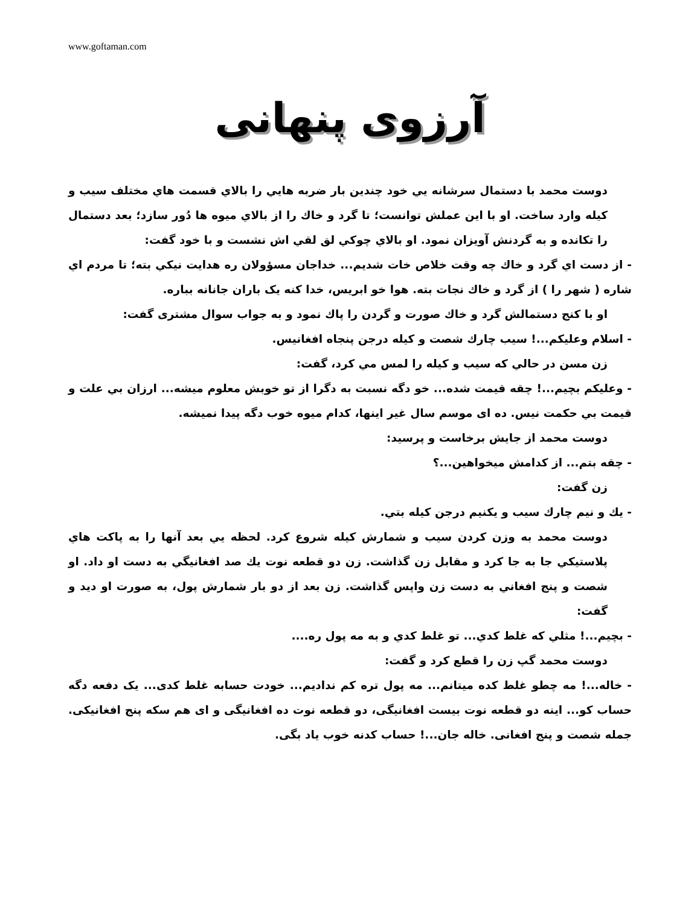www.goftaman.com
آرزوی پنهانی
دوست محمد با دستمال سرشانه يي خود چندين بار ضربه هايي را بالاي قسمت هاي مختلف سيب و كيله وارد ساخت. او با اين عملش توانست؛ تا گرد و خاك را از بالاي ميوه ها دُور سازد؛ بعد دستمال را تكانده و به گردنش آويزان نمود. او بالاي چوكي لق لقي اش نشست و با خود گفت:
- از دست اي گرد و خاك چه وقت خلاص خات شديم... خداجان مسؤولان ره هدايت نيكي بته؛ تا مردم اي شاره ( شهر را ) از گرد و خاك نجات بته. هوا خو ابريس، خدا كنه یک باران جانانه بباره.
او با كنج دستمالش گرد و خاك صورت و گردن را پاك نمود و به جواب سوال مشتری گفت:
- اسلام وعليكم...! سيب چارك شصت و كيله درجن پنجاه افغانيس.
زن مسن در حالي كه سيب و كيله را لمس مي كرد، گفت:
- وعليكم بچيم...! چقه قيمت شده... خو دگه نسبت به دگرا از تو خوبش معلوم ميشه... ارزان بي علت و قيمت بي حكمت نيس. ده ای موسم سال غير اينها، كدام ميوه خوب دگه پيدا نميشه.
دوست محمد از جايش برخاست و پرسيد:
- چقه بتم... از كدامش ميخواهين...؟
زن گفت:
- يك و نيم چارك سيب و يكنيم درجن كيله بتي.
دوست محمد به وزن كردن سيب و شمارش كيله شروع كرد. لحظه يي بعد آنها را به پاكت هاي پلاستيكي جا به جا كرد و مقابل زن گذاشت. زن دو قطعه نوت يك صد افغانيگي به دست او داد. او شصت و پنج افغاني به دست زن واپس گذاشت. زن بعد از دو بار شمارش پول، به صورت او ديد و گفت:
- بچيم...! مثلي كه غلط كدي... تو غلط كدي و به مه پول ره....
دوست محمد گپ زن را قطع كرد و گفت:
- خاله...! مه چطو غلط كده ميتانم... مه پول تره كم نداديم... خودت حسابه غلط كدی... یک دفعه دگه حساب كو... اينه دو قطعه نوت بيست افغانيگی، دو قطعه نوت ده افغانيگی و ای هم سكه پنج افغانيكی. جمله شصت و پنج افغانی. خاله جان...! حساب كدنه خوب ياد بگی.